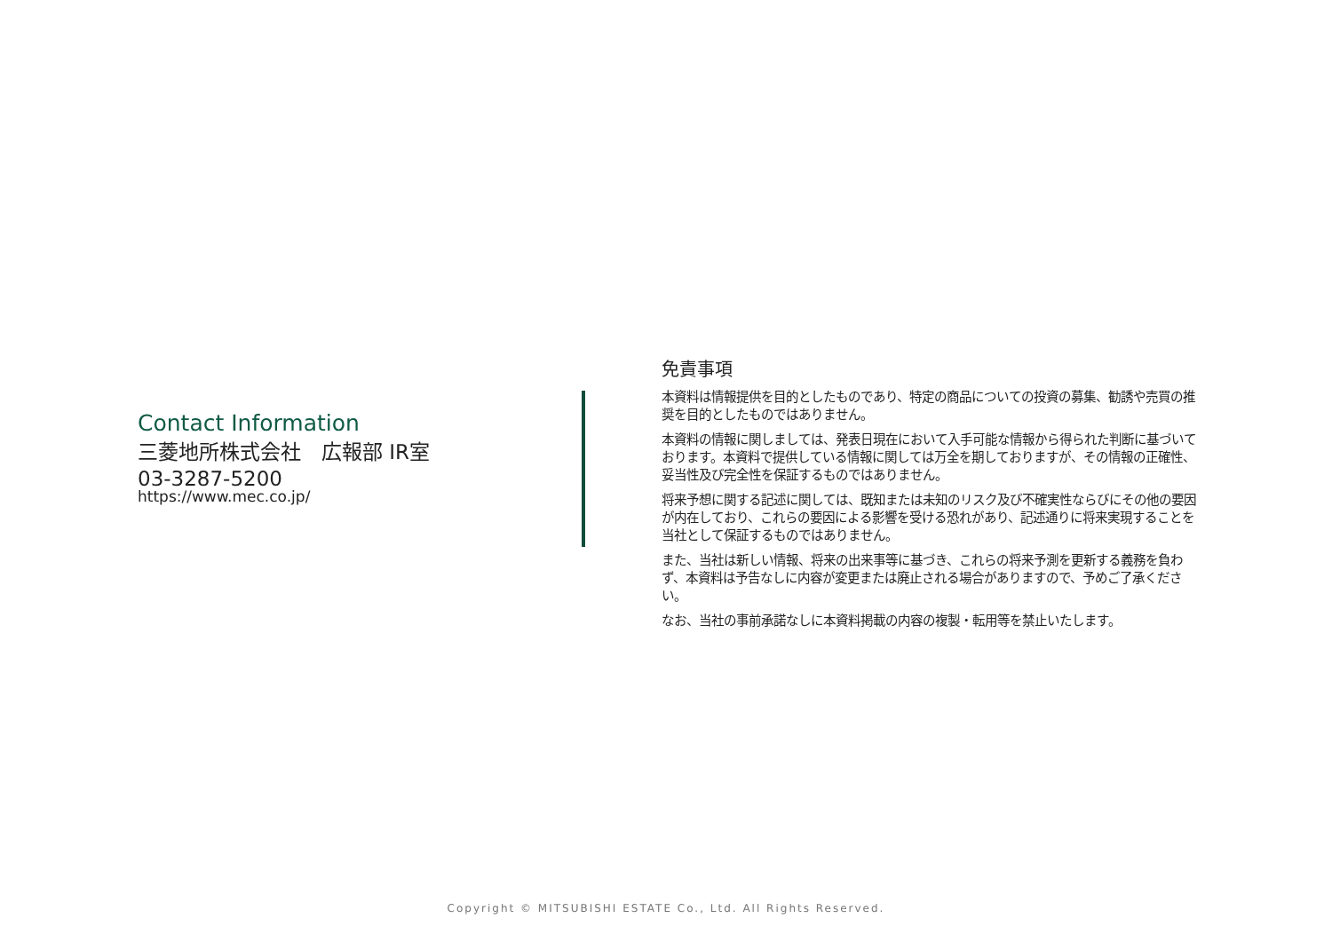Contact Information
三菱地所株式会社　広報部 IR室
03-3287-5200
https://www.mec.co.jp/
免責事項
本資料は情報提供を目的としたものであり、特定の商品についての投資の募集、勧誘や売買の推奨を目的としたものではありません。
本資料の情報に関しましては、発表日現在において入手可能な情報から得られた判断に基づいております。本資料で提供している情報に関しては万全を期しておりますが、その情報の正確性、妥当性及び完全性を保証するものではありません。
将来予想に関する記述に関しては、既知または未知のリスク及び不確実性ならびにその他の要因が内在しており、これらの要因による影響を受ける恐れがあり、記述通りに将来実現することを当社として保証するものではありません。
また、当社は新しい情報、将来の出来事等に基づき、これらの将来予測を更新する義務を負わず、本資料は予告なしに内容が変更または廃止される場合がありますので、予めご了承ください。
なお、当社の事前承諾なしに本資料掲載の内容の複製・転用等を禁止いたします。
Copyright © MITSUBISHI ESTATE Co., Ltd. All Rights Reserved.